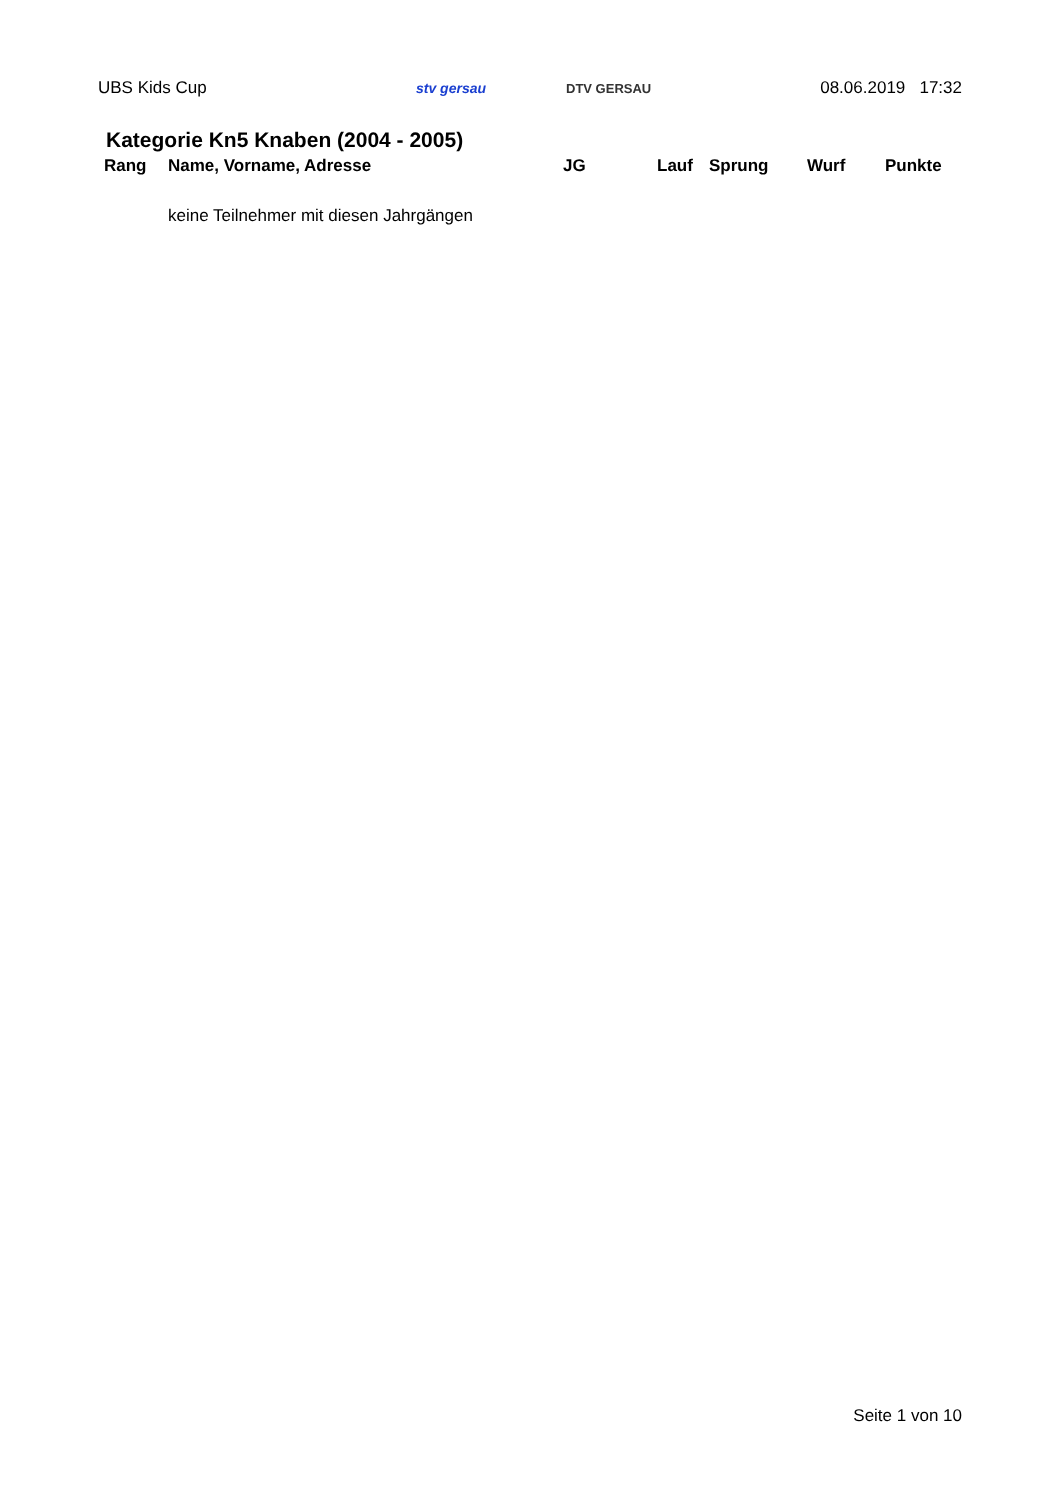UBS Kids Cup stv gersau DTV GERSAU 08.06.2019 17:32
Kategorie Kn5 Knaben (2004 - 2005)
| Rang | Name, Vorname, Adresse | JG | Lauf | Sprung | Wurf | Punkte |
| --- | --- | --- | --- | --- | --- | --- |
| | keine Teilnehmer mit diesen Jahrgängen | | | | | |
Seite 1 von 10